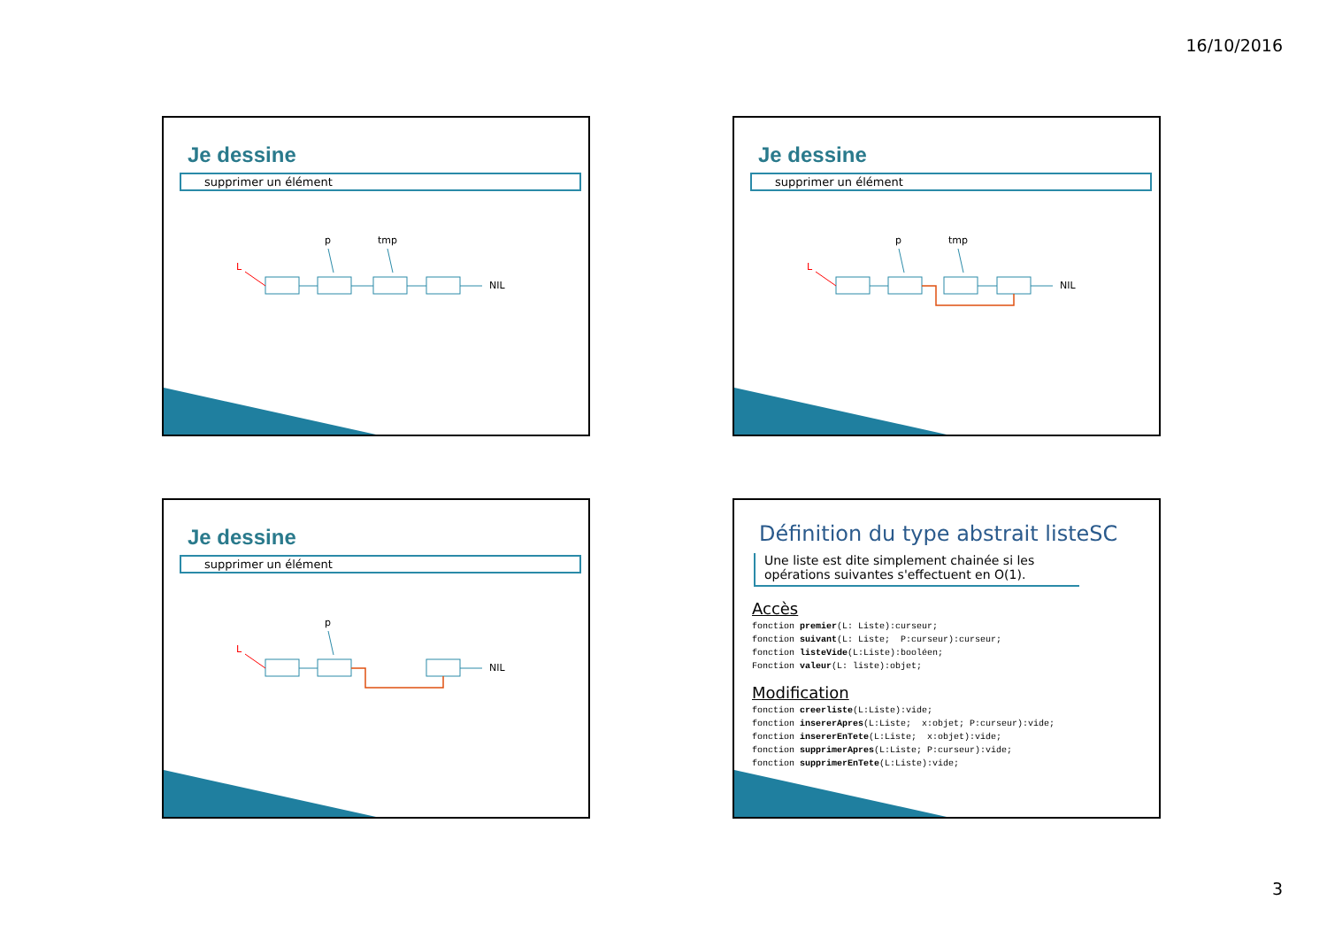16/10/2016
Je dessine
supprimer un élément
p tmp
L
NIL
Je dessine
supprimer un élément
p tmp
L
NIL
Je dessine
supprimer un élément
p
L
NIL
Définition du type abstrait listeSC
Une liste est dite simplement chainée si les opérations suivantes s'effectuent en O(1).
Accès
fonction premier(L: Liste):curseur;
fonction suivant(L: Liste;  P:curseur):curseur;
fonction listeVide(L:Liste):booléen;
Fonction valeur(L: liste):objet;
Modification
fonction creerliste(L:Liste):vide;
fonction insererApres(L:Liste;  x:objet; P:curseur):vide;
fonction insererEnTete(L:Liste;  x:objet):vide;
fonction supprimerApres(L:Liste; P:curseur):vide;
fonction supprimerEnTete(L:Liste):vide;
3